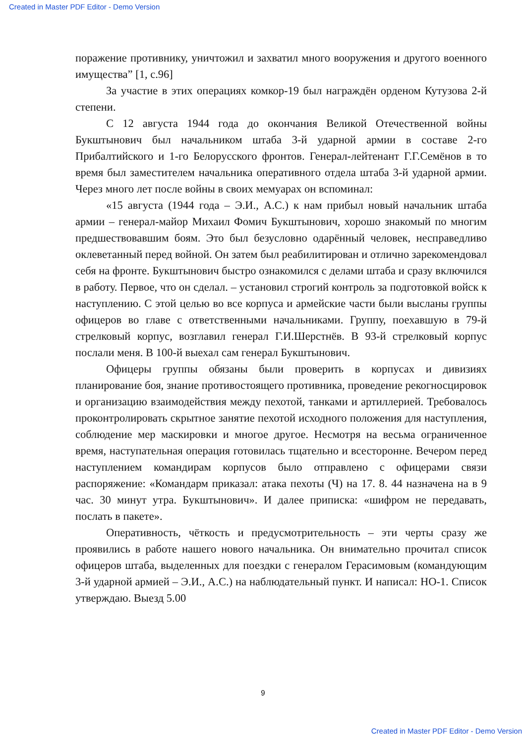Created in Master PDF Editor - Demo Version
поражение противнику, уничтожил и захватил много вооружения и другого военного имущества” [1, с.96]
За участие в этих операциях комкор-19 был награждён орденом Кутузова 2-й степени.
С 12 августа 1944 года до окончания Великой Отечественной войны Букштынович был начальником штаба 3-й ударной армии в составе 2-го Прибалтийского и 1-го Белорусского фронтов. Генерал-лейтенант Г.Г.Семёнов в то время был заместителем начальника оперативного отдела штаба 3-й ударной армии. Через много лет после войны в своих мемуарах он вспоминал:
«15 августа (1944 года – Э.И., А.С.) к нам прибыл новый начальник штаба армии – генерал-майор Михаил Фомич Букштынович, хорошо знакомый по многим предшествовавшим боям. Это был безусловно одарённый человек, несправедливо оклеветанный перед войной. Он затем был реабилитирован и отлично зарекомендовал себя на фронте. Букштынович быстро ознакомился с делами штаба и сразу включился в работу. Первое, что он сделал. – установил строгий контроль за подготовкой войск к наступлению. С этой целью во все корпуса и армейские части были высланы группы офицеров во главе с ответственными начальниками. Группу, поехавшую в 79-й стрелковый корпус, возглавил генерал Г.И.Шерстнёв. В 93-й стрелковый корпус послали меня. В 100-й выехал сам генерал Букштынович.
Офицеры группы обязаны были проверить в корпусах и дивизиях планирование боя, знание противостоящего противника, проведение рекогносцировок и организацию взаимодействия между пехотой, танками и артиллерией. Требовалось проконтролировать скрытное занятие пехотой исходного положения для наступления, соблюдение мер маскировки и многое другое. Несмотря на весьма ограниченное время, наступательная операция готовилась тщательно и всесторонне. Вечером перед наступлением командирам корпусов было отправлено с офицерами связи распоряжение: «Командарм приказал: атака пехоты (Ч) на 17. 8. 44 назначена на в 9 час. 30 минут утра. Букштынович». И далее приписка: «шифром не передавать, послать в пакете».
Оперативность, чёткость и предусмотрительность – эти черты сразу же проявились в работе нашего нового начальника. Он внимательно прочитал список офицеров штаба, выделенных для поездки с генералом Герасимовым (командующим 3-й ударной армией – Э.И., А.С.) на наблюдательный пункт. И написал: НО-1. Список утверждаю. Выезд 5.00
9
Created in Master PDF Editor - Demo Version